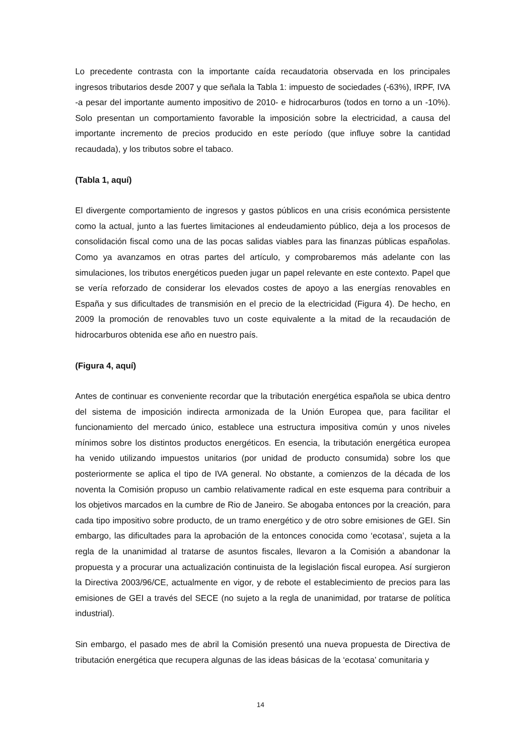Lo precedente contrasta con la importante caída recaudatoria observada en los principales ingresos tributarios desde 2007 y que señala la Tabla 1: impuesto de sociedades (-63%), IRPF, IVA -a pesar del importante aumento impositivo de 2010- e hidrocarburos (todos en torno a un -10%). Solo presentan un comportamiento favorable la imposición sobre la electricidad, a causa del importante incremento de precios producido en este período (que influye sobre la cantidad recaudada), y los tributos sobre el tabaco.
(Tabla 1, aquí)
El divergente comportamiento de ingresos y gastos públicos en una crisis económica persistente como la actual, junto a las fuertes limitaciones al endeudamiento público, deja a los procesos de consolidación fiscal como una de las pocas salidas viables para las finanzas públicas españolas. Como ya avanzamos en otras partes del artículo, y comprobaremos más adelante con las simulaciones, los tributos energéticos pueden jugar un papel relevante en este contexto. Papel que se vería reforzado de considerar los elevados costes de apoyo a las energías renovables en España y sus dificultades de transmisión en el precio de la electricidad (Figura 4). De hecho, en 2009 la promoción de renovables tuvo un coste equivalente a la mitad de la recaudación de hidrocarburos obtenida ese año en nuestro país.
(Figura 4, aquí)
Antes de continuar es conveniente recordar que la tributación energética española se ubica dentro del sistema de imposición indirecta armonizada de la Unión Europea que, para facilitar el funcionamiento del mercado único, establece una estructura impositiva común y unos niveles mínimos sobre los distintos productos energéticos. En esencia, la tributación energética europea ha venido utilizando impuestos unitarios (por unidad de producto consumida) sobre los que posteriormente se aplica el tipo de IVA general. No obstante, a comienzos de la década de los noventa la Comisión propuso un cambio relativamente radical en este esquema para contribuir a los objetivos marcados en la cumbre de Rio de Janeiro. Se abogaba entonces por la creación, para cada tipo impositivo sobre producto, de un tramo energético y de otro sobre emisiones de GEI. Sin embargo, las dificultades para la aprobación de la entonces conocida como ‘ecotasa’, sujeta a la regla de la unanimidad al tratarse de asuntos fiscales, llevaron a la Comisión a abandonar la propuesta y a procurar una actualización continuista de la legislación fiscal europea. Así surgieron la Directiva 2003/96/CE, actualmente en vigor, y de rebote el establecimiento de precios para las emisiones de GEI a través del SECE (no sujeto a la regla de unanimidad, por tratarse de política industrial).
Sin embargo, el pasado mes de abril la Comisión presentó una nueva propuesta de Directiva de tributación energética que recupera algunas de las ideas básicas de la ‘ecotasa’ comunitaria y
14